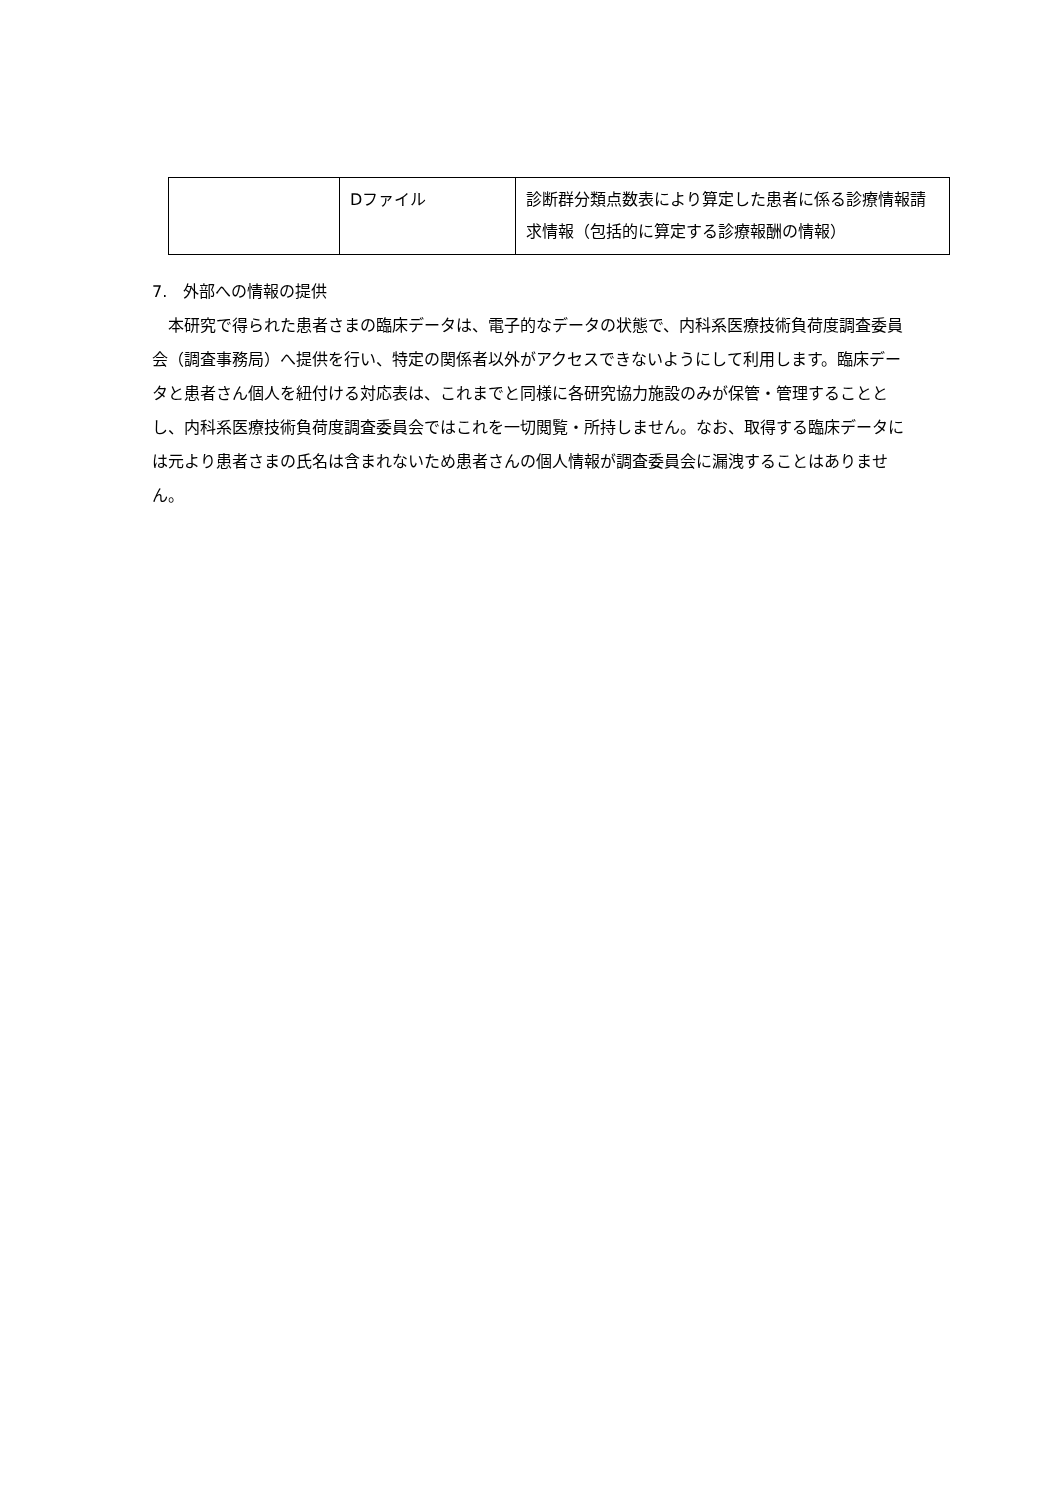| | Dファイル | 診断群分類点数表により算定した患者に係る診療情報請求情報（包括的に算定する診療報酬の情報） |
7.　外部への情報の提供
　本研究で得られた患者さまの臨床データは、電子的なデータの状態で、内科系医療技術負荷度調査委員会（調査事務局）へ提供を行い、特定の関係者以外がアクセスできないようにして利用します。臨床データと患者さん個人を紐付ける対応表は、これまでと同様に各研究協力施設のみが保管・管理することとし、内科系医療技術負荷度調査委員会ではこれを一切閲覧・所持しません。なお、取得する臨床データには元より患者さまの氏名は含まれないため患者さんの個人情報が調査委員会に漏洩することはありません。